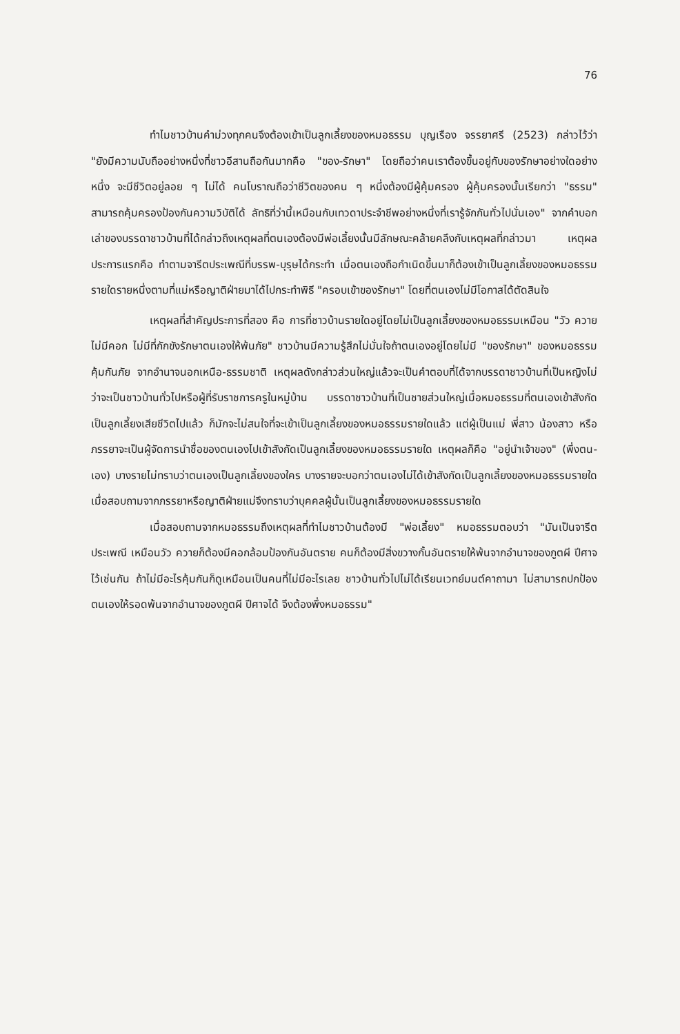76
ทำไมชาวบ้านคำม่วงทุกคนจึงต้องเข้าเป็นลูกเลี้ยงของหมอธรรม บุญเรือง จรรยาศรี (2523) กล่าวไว้ว่า "ยังมีความนับถืออย่างหนึ่งที่ชาวอีสานถือกันมากคือ "ของ-รักษา" โดยถือว่าคนเราต้องขึ้นอยู่กับของรักษาอย่างใดอย่างหนึ่ง จะมีชีวิตอยู่ลอย ๆ ไม่ได้ คนโบราณถือว่าชีวิตของคน ๆ หนึ่งต้องมีผู้คุ้มครอง ผู้คุ้มครองนั้นเรียกว่า "ธรรม" สามารถคุ้มครองป้องกันความวิบัติได้ ลัทธิที่ว่านี้เหมือนกับเทวดาประจำชีพอย่างหนึ่งที่เรารู้จักกันทั่วไปนั่นเอง" จากคำบอกเล่าของบรรดาชาวบ้านที่ได้กล่าวถึงเหตุผลที่ตนเองต้องมีพ่อเลี้ยงนั้นมีลักษณะคล้ายคลึงกับเหตุผลที่กล่าวมา เหตุผลประการแรกคือ ทำตามจารีตประเพณีที่บรรพ-บุรุษได้กระทำ เมื่อตนเองถือกำเนิดขึ้นมาก็ต้องเข้าเป็นลูกเลี้ยงของหมอธรรมรายใดรายหนึ่งตามที่แม่หรือญาติฝ่ายมาได้ไปกระทำพิธี "ครอบเข้าของรักษา" โดยที่ตนเองไม่มีโอกาสได้ตัดสินใจ
เหตุผลที่สำคัญประการที่สอง คือ การที่ชาวบ้านรายใดอยู่โดยไม่เป็นลูกเลี้ยงของหมอธรรมเหมือน "วัว ควายไม่มีคอก ไม่มีที่กักขังรักษาตนเองให้พ้นภัย" ชาวบ้านมีความรู้สึกไม่มั่นใจถ้าตนเองอยู่โดยไม่มี "ของรักษา" ของหมอธรรมคุ้มกันภัย จากอำนาจนอกเหนือ-ธรรมชาติ เหตุผลดังกล่าวส่วนใหญ่แล้วจะเป็นคำตอบที่ได้จากบรรดาชาวบ้านที่เป็นหญิงไม่ว่าจะเป็นชาวบ้านทั่วไปหรือผู้ที่รับราชการครูในหมู่บ้าน บรรดาชาวบ้านที่เป็นชายส่วนใหญ่เมื่อหมอธรรมที่ตนเองเข้าสังกัดเป็นลูกเลี้ยงเสียชีวิตไปแล้ว ก็มักจะไม่สนใจที่จะเข้าเป็นลูกเลี้ยงของหมอธรรมรายใดแล้ว แต่ผู้เป็นแม่ พี่สาว น้องสาว หรือภรรยาจะเป็นผู้จัดการนำชื่อของตนเองไปเข้าสังกัดเป็นลูกเลี้ยงของหมอธรรมรายใด เหตุผลก็คือ "อยู่นำเจ้าของ" (พึ่งตน-เอง) บางรายไม่ทราบว่าตนเองเป็นลูกเลี้ยงของใคร บางรายจะบอกว่าตนเองไม่ได้เข้าสังกัดเป็นลูกเลี้ยงของหมอธรรมรายใด เมื่อสอบถามจากภรรยาหรือญาติฝ่ายแม่จึงทราบว่าบุคคลผู้นั้นเป็นลูกเลี้ยงของหมอธรรมรายใด
เมื่อสอบถามจากหมอธรรมถึงเหตุผลที่ทำไมชาวบ้านต้องมี "พ่อเลี้ยง" หมอธรรมตอบว่า "มันเป็นจารีตประเพณี เหมือนวัว ควายก็ต้องมีคอกล้อมป้องกันอันตราย คนก็ต้องมีสิ่งขวางกั้นอันตรายให้พ้นจากอำนาจของภูตผี ปีศาจไว้เช่นกัน ถ้าไม่มีอะไรคุ้มกันก็ดูเหมือนเป็นคนที่ไม่มีอะไรเลย ชาวบ้านทั่วไปไม่ได้เรียนเวทย์มนต์คาถามา ไม่สามารถปกป้องตนเองให้รอดพ้นจากอำนาจของภูตผี ปีศาจได้ จึงต้องพึ่งหมอธรรม"